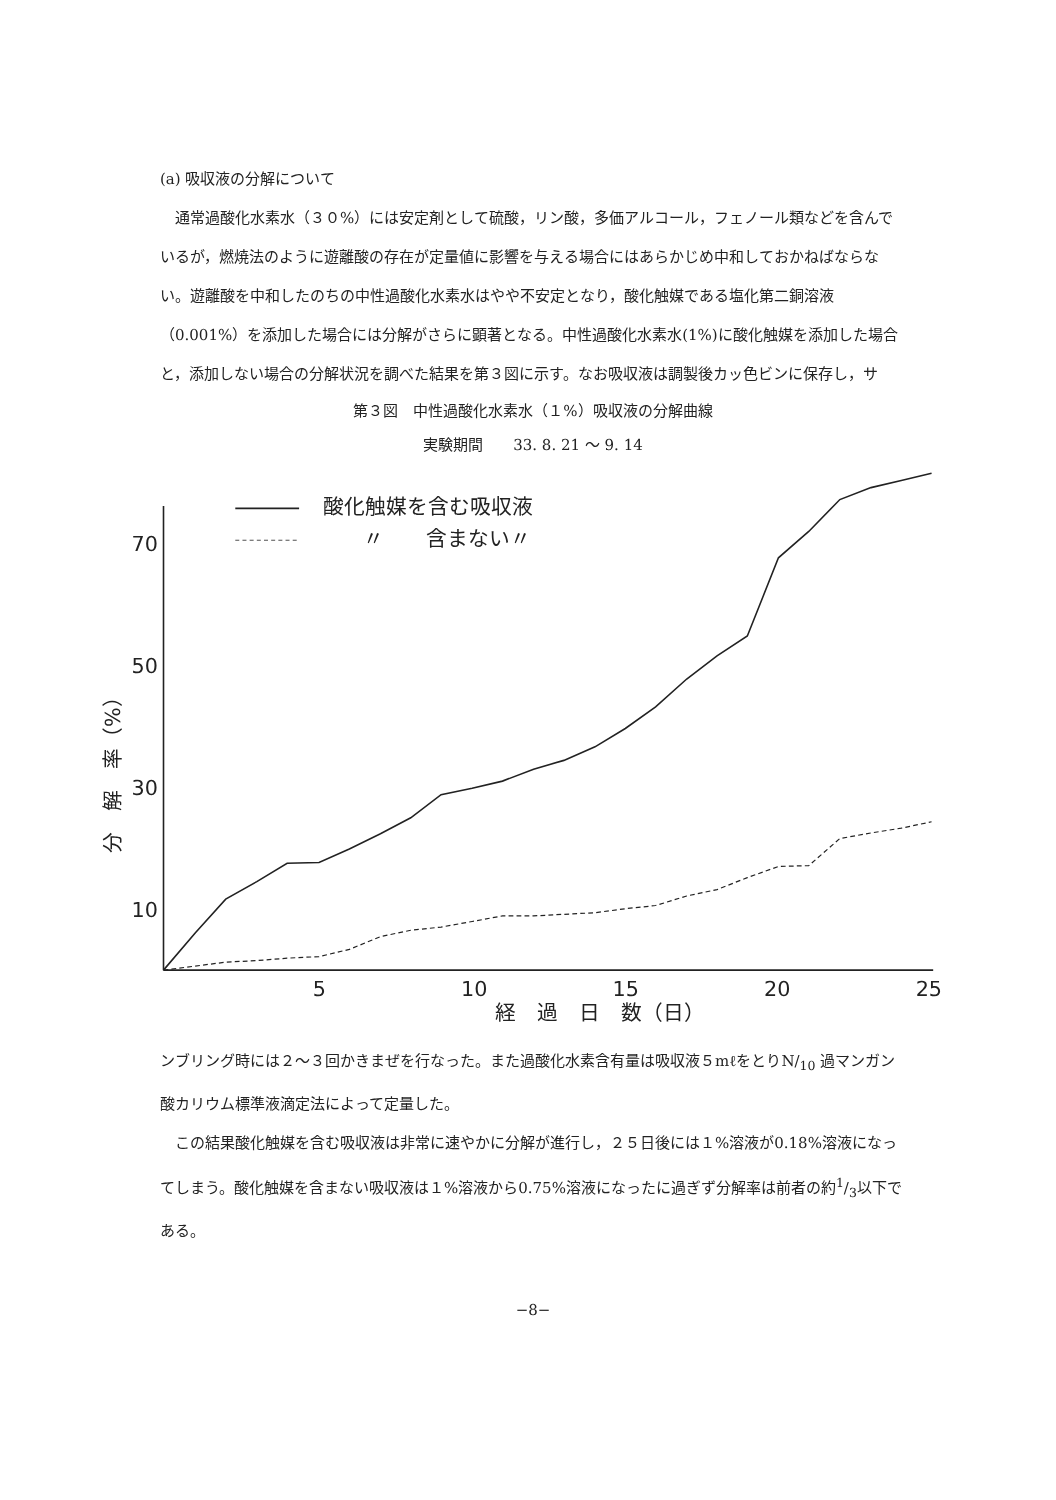(a) 吸収液の分解について
通常過酸化水素水（３０%）には安定剤として硫酸，リン酸，多価アルコール，フェノール類などを含んでいるが，燃焼法のように遊離酸の存在が定量値に影響を与える場合にはあらかじめ中和しておかねばならない。遊離酸を中和したのちの中性過酸化水素水はやや不安定となり，酸化触媒である塩化第二銅溶液（0.001%）を添加した場合には分解がさらに顕著となる。中性過酸化水素水(1%)に酸化触媒を添加した場合と，添加しない場合の分解状況を調べた結果を第３図に示す。なお吸収液は調製後カッ色ビンに保存し，サ
第３図　中性過酸化水素水（１%）吸収液の分解曲線
実験期間　　33. 8. 21 〜 9. 14
70
50
30
10
5
10
15
20
25
経　過　日　数（日）
分　解　率（%）
酸化触媒を含む吸収液
〃　　含まない〃
ンブリング時には２〜３回かきまぜを行なった。また過酸化水素含有量は吸収液５mℓをとりN/<sub>10</sub> 過マンガン酸カリウム標準液滴定法によって定量した。
この結果酸化触媒を含む吸収液は非常に速やかに分解が進行し，２５日後には１%溶液が0.18%溶液になってしまう。酸化触媒を含まない吸収液は１%溶液から0.75%溶液になったに過ぎず分解率は前者の約1/3以下である。
−8−